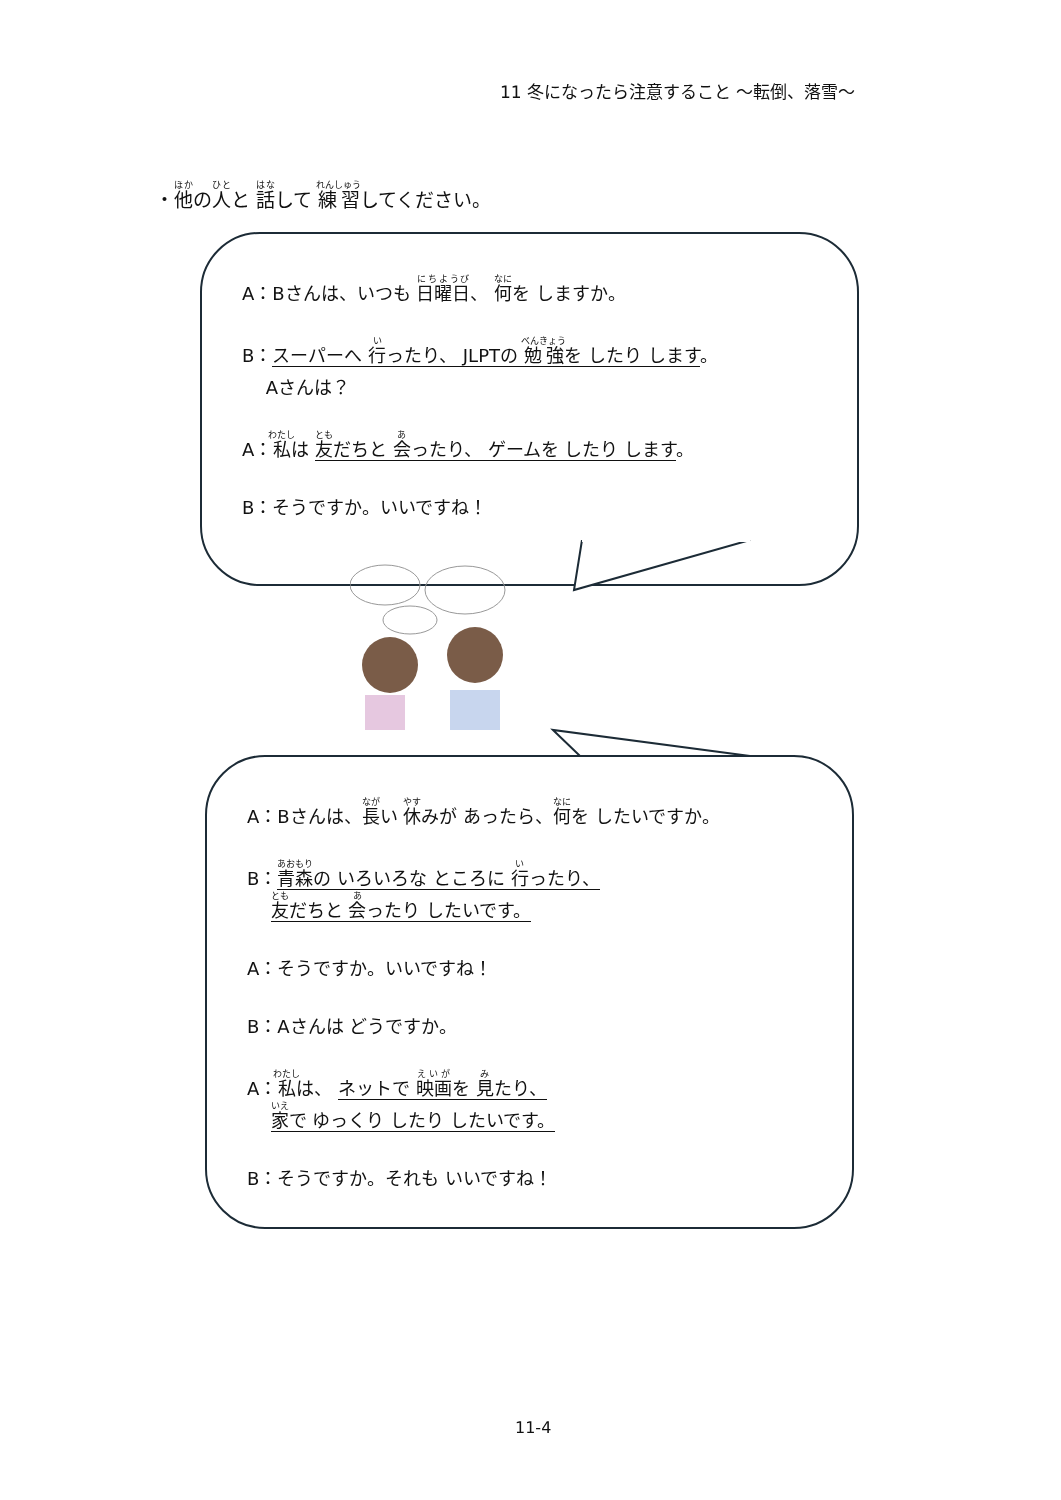11 冬になったら注意すること ～転倒、落雪～
・他の人と 話して 練習してください。
A：Bさんは、いつも 日曜日、 何を しますか。
B：スーパーへ 行ったり、 JLPTの 勉強を したり します。
　 Aさんは？
A：私は 友だちと 会ったり、 ゲームを したり します。
B：そうですか。いいですね！
A：Bさんは、長い 休みが あったら、何を したいですか。
B：青森の いろいろな ところに 行ったり、
　 友だちと 会ったり したいです。
A：そうですか。いいですね！
B：Aさんは どうですか。
A：私は、 ネットで 映画を 見たり、
　 家で ゆっくり したり したいです。
B：そうですか。それも いいですね！
11-4